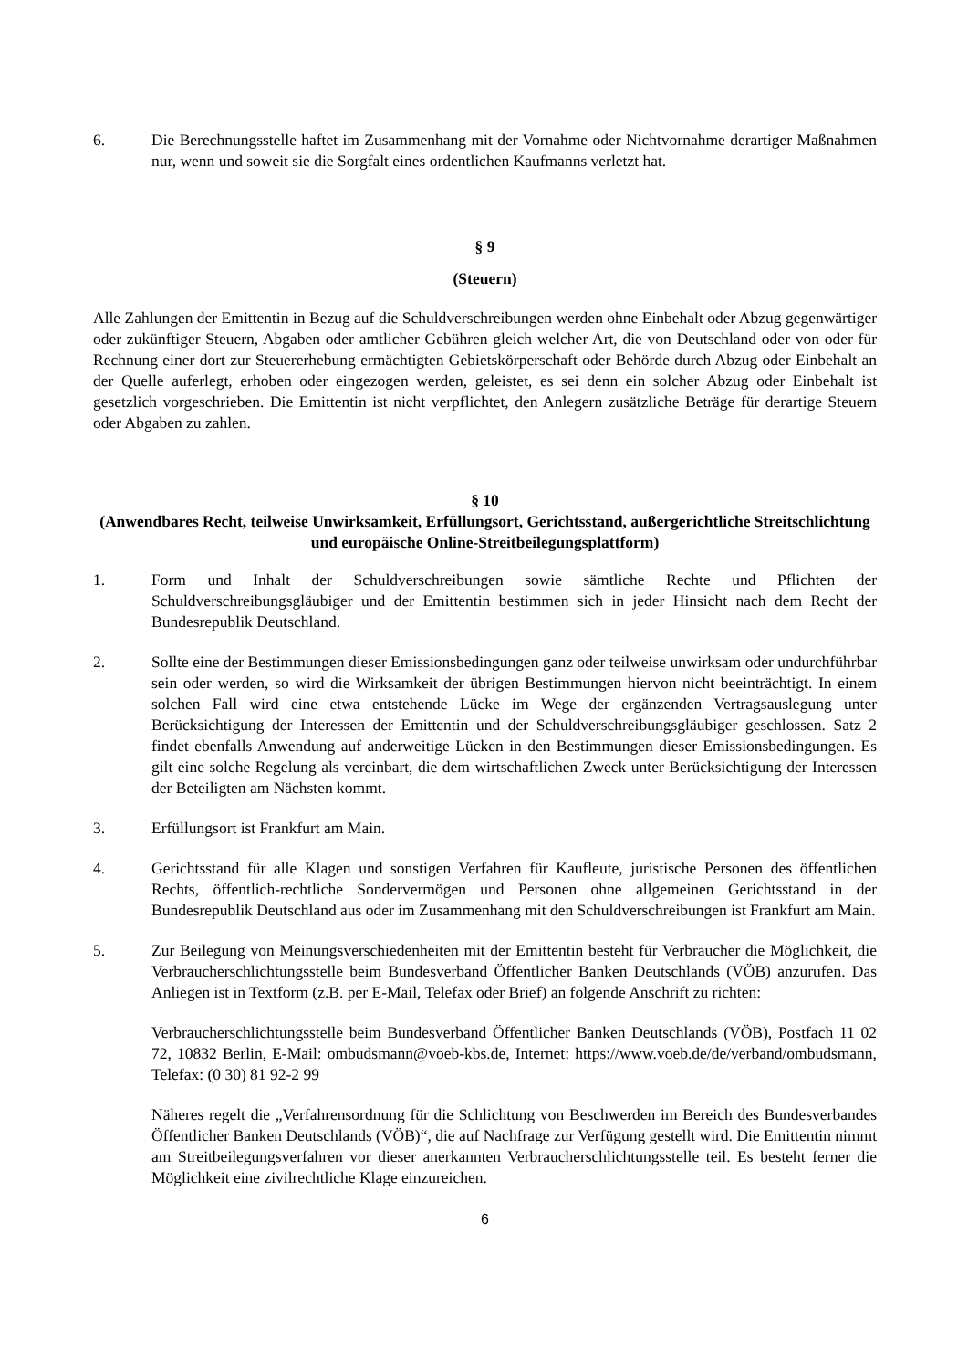6. Die Berechnungsstelle haftet im Zusammenhang mit der Vornahme oder Nichtvornahme derartiger Maßnahmen nur, wenn und soweit sie die Sorgfalt eines ordentlichen Kaufmanns verletzt hat.
§ 9
(Steuern)
Alle Zahlungen der Emittentin in Bezug auf die Schuldverschreibungen werden ohne Einbehalt oder Abzug gegenwärtiger oder zukünftiger Steuern, Abgaben oder amtlicher Gebühren gleich welcher Art, die von Deutschland oder von oder für Rechnung einer dort zur Steuererhebung ermächtigten Gebietskörperschaft oder Behörde durch Abzug oder Einbehalt an der Quelle auferlegt, erhoben oder eingezogen werden, geleistet, es sei denn ein solcher Abzug oder Einbehalt ist gesetzlich vorgeschrieben. Die Emittentin ist nicht verpflichtet, den Anlegern zusätzliche Beträge für derartige Steuern oder Abgaben zu zahlen.
§ 10
(Anwendbares Recht, teilweise Unwirksamkeit, Erfüllungsort, Gerichtsstand, außergerichtliche Streitschlichtung und europäische Online-Streitbeilegungsplattform)
1. Form und Inhalt der Schuldverschreibungen sowie sämtliche Rechte und Pflichten der Schuldverschreibungsgläubiger und der Emittentin bestimmen sich in jeder Hinsicht nach dem Recht der Bundesrepublik Deutschland.
2. Sollte eine der Bestimmungen dieser Emissionsbedingungen ganz oder teilweise unwirksam oder undurchführbar sein oder werden, so wird die Wirksamkeit der übrigen Bestimmungen hiervon nicht beeinträchtigt. In einem solchen Fall wird eine etwa entstehende Lücke im Wege der ergänzenden Vertragsauslegung unter Berücksichtigung der Interessen der Emittentin und der Schuldverschreibungsgläubiger geschlossen. Satz 2 findet ebenfalls Anwendung auf anderweitige Lücken in den Bestimmungen dieser Emissionsbedingungen. Es gilt eine solche Regelung als vereinbart, die dem wirtschaftlichen Zweck unter Berücksichtigung der Interessen der Beteiligten am Nächsten kommt.
3. Erfüllungsort ist Frankfurt am Main.
4. Gerichtsstand für alle Klagen und sonstigen Verfahren für Kaufleute, juristische Personen des öffentlichen Rechts, öffentlich-rechtliche Sondervermögen und Personen ohne allgemeinen Gerichtsstand in der Bundesrepublik Deutschland aus oder im Zusammenhang mit den Schuldverschreibungen ist Frankfurt am Main.
5. Zur Beilegung von Meinungsverschiedenheiten mit der Emittentin besteht für Verbraucher die Möglichkeit, die Verbraucherschlichtungsstelle beim Bundesverband Öffentlicher Banken Deutschlands (VÖB) anzurufen. Das Anliegen ist in Textform (z.B. per E-Mail, Telefax oder Brief) an folgende Anschrift zu richten:
Verbraucherschlichtungsstelle beim Bundesverband Öffentlicher Banken Deutschlands (VÖB), Postfach 11 02 72, 10832 Berlin, E-Mail: ombudsmann@voeb-kbs.de, Internet: https://www.voeb.de/de/verband/ombudsmann, Telefax: (0 30) 81 92-2 99
Näheres regelt die „Verfahrensordnung für die Schlichtung von Beschwerden im Bereich des Bundesverbandes Öffentlicher Banken Deutschlands (VÖB)“, die auf Nachfrage zur Verfügung gestellt wird. Die Emittentin nimmt am Streitbeilegungsverfahren vor dieser anerkannten Verbraucherschlichtungsstelle teil. Es besteht ferner die Möglichkeit eine zivilrechtliche Klage einzureichen.
6